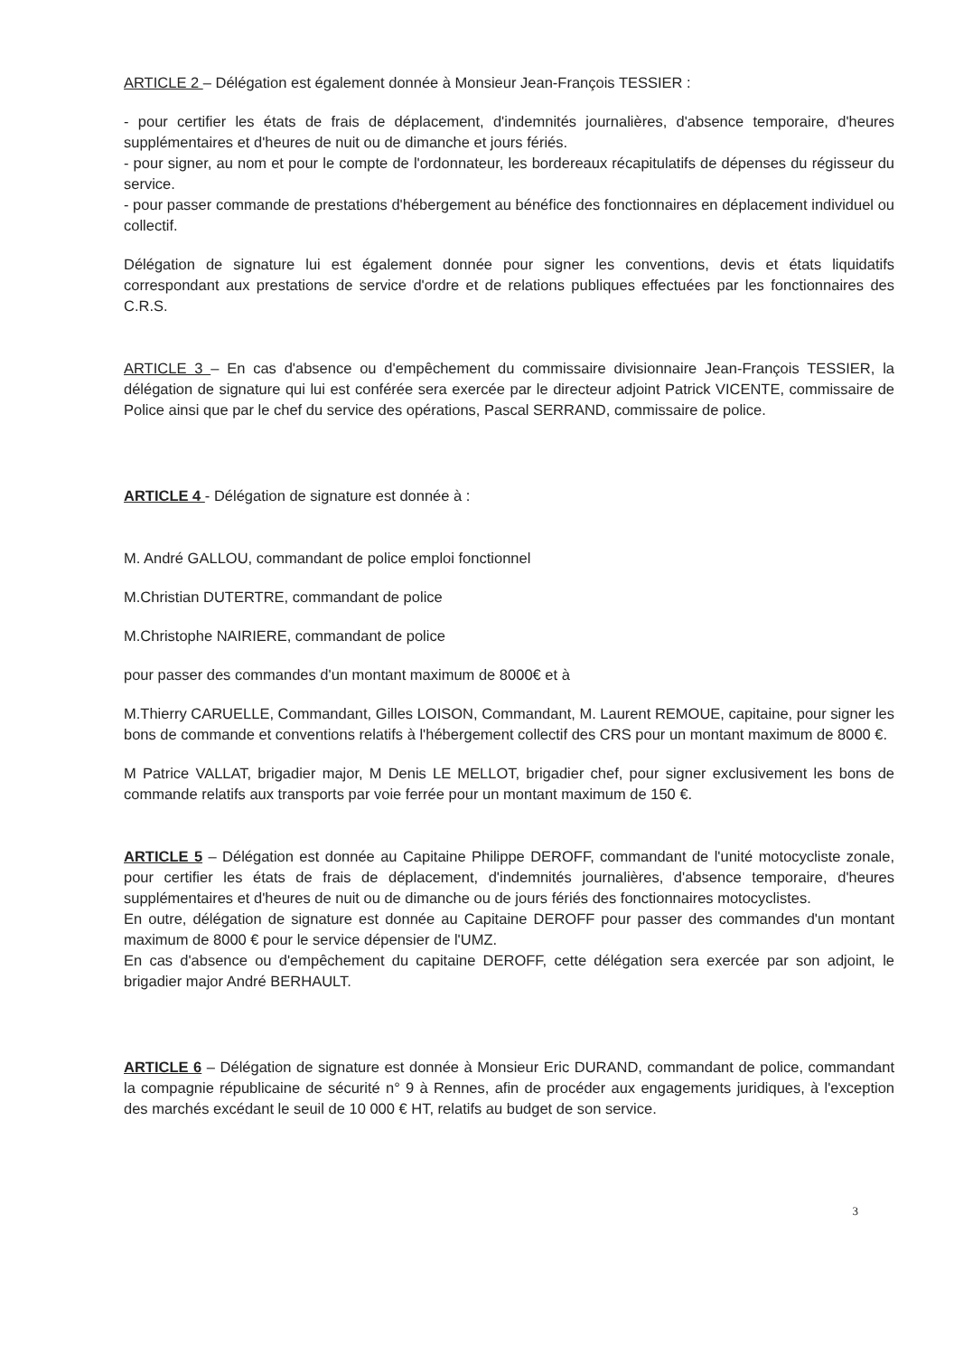ARTICLE 2 – Délégation est également donnée à Monsieur Jean-François TESSIER :
- pour certifier les états de frais de déplacement, d'indemnités journalières, d'absence temporaire, d'heures supplémentaires et d'heures de nuit ou de dimanche et jours fériés.
- pour signer, au nom et pour le compte de l'ordonnateur, les bordereaux récapitulatifs de dépenses du régisseur du service.
- pour passer commande de prestations d'hébergement au bénéfice des fonctionnaires en déplacement individuel ou collectif.
Délégation de signature lui est également donnée pour signer les conventions, devis et états liquidatifs correspondant aux prestations de service d'ordre et de relations publiques effectuées par les fonctionnaires des C.R.S.
ARTICLE 3 – En cas d'absence ou d'empêchement du commissaire divisionnaire Jean-François TESSIER, la délégation de signature qui lui est conférée sera exercée par le directeur adjoint Patrick VICENTE, commissaire de Police ainsi que par le chef du service des opérations, Pascal SERRAND, commissaire de police.
ARTICLE 4 - Délégation de signature est donnée à :
M. André GALLOU, commandant de police emploi fonctionnel
M.Christian DUTERTRE, commandant de police
M.Christophe NAIRIERE, commandant de police
pour passer des commandes d'un montant maximum de 8000€ et à
M.Thierry CARUELLE, Commandant, Gilles LOISON, Commandant, M. Laurent REMOUE, capitaine, pour signer les bons de commande et conventions relatifs à l'hébergement collectif des CRS pour un montant maximum de 8000 €.
M Patrice VALLAT, brigadier major, M Denis LE MELLOT, brigadier chef, pour signer exclusivement les bons de commande relatifs aux transports par voie ferrée pour un montant maximum de 150 €.
ARTICLE 5 – Délégation est donnée au Capitaine Philippe DEROFF, commandant de l'unité motocycliste zonale, pour certifier les états de frais de déplacement, d'indemnités journalières, d'absence temporaire, d'heures supplémentaires et d'heures de nuit ou de dimanche ou de jours fériés des fonctionnaires motocyclistes.
En outre, délégation de signature est donnée au Capitaine DEROFF pour passer des commandes d'un montant maximum de 8000 € pour le service dépensier de l'UMZ.
En cas d'absence ou d'empêchement du capitaine DEROFF, cette délégation sera exercée par son adjoint, le brigadier major André BERHAULT.
ARTICLE 6 – Délégation de signature est donnée à Monsieur Eric DURAND, commandant de police, commandant la compagnie républicaine de sécurité n° 9 à Rennes, afin de procéder aux engagements juridiques, à l'exception des marchés excédant le seuil de 10 000 € HT, relatifs au budget de son service.
3